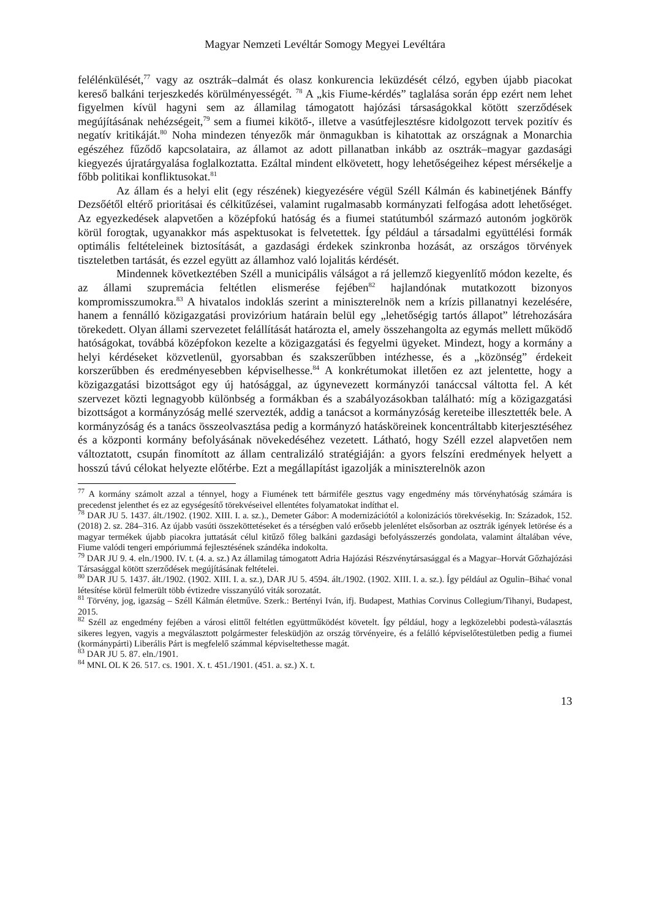Magyar Nemzeti Levéltár Somogy Megyei Levéltára
felélénkülését,<sup>77</sup> vagy az osztrák–dalmát és olasz konkurencia leküzdését célzó, egyben újabb piacokat kereső balkáni terjeszkedés körülményességét. <sup>78</sup> A „kis Fiume-kérdés” taglalása során épp ezért nem lehet figyelmen kívül hagyni sem az államilag támogatott hajózási társaságokkal kötött szerződések megújításának nehézségeit,<sup>79</sup> sem a fiumei kikötő-, illetve a vasútfejlesztésre kidolgozott tervek pozitív és negatív kritikáját.<sup>80</sup> Noha mindezen tényezők már önmagukban is kihatottak az országnak a Monarchia egészéhez fűződő kapcsolataira, az államot az adott pillanatban inkább az osztrák–magyar gazdasági kiegyezés újratárgyalása foglalkoztatta. Ezáltal mindent elkövetett, hogy lehetőségeihez képest mérsékelje a főbb politikai konfliktusokat.<sup>81</sup>
Az állam és a helyi elit (egy részének) kiegyezésére végül Széll Kálmán és kabinetjének Bánffy Dezsőétől eltérő prioritásai és célkitűzései, valamint rugalmasabb kormányzati felfogása adott lehetőséget. Az egyezkedések alapvetően a középfokú hatóság és a fiumei statútumból származó autonóm jogkörök körül forogtak, ugyanakkor más aspektusokat is felvetettek. Így például a társadalmi együttélési formák optimális feltételeinek biztosítását, a gazdasági érdekek szinkronba hozását, az országos törvények tiszteletben tartását, és ezzel együtt az államhoz való lojalitás kérdését.
Mindennek következtében Széll a municipális válságot a rá jellemző kiegyenlítő módon kezelte, és az állami szupremácia feltétlen elismerése fejében<sup>82</sup> hajlandónak mutatkozott bizonyos kompromisszumokra.<sup>83</sup> A hivatalos indoklás szerint a miniszterelnök nem a krízis pillanatnyi kezelésére, hanem a fennálló közigazgatási provizórium határain belül egy „lehetőségig tartós állapot” létrehozására törekedett. Olyan állami szervezetet felállítását határozta el, amely összehangolta az egymás mellett működő hatóságokat, továbbá középfokon kezelte a közigazgatási és fegyelmi ügyeket. Mindezt, hogy a kormány a helyi kérdéseket közvetlenül, gyorsabban és szakszerűbben intézhesse, és a „közönség” érdekeit korszerűbben és eredményesebben képviselhesse.<sup>84</sup> A konkrétumokat illetően ez azt jelentette, hogy a közigazgatási bizottságot egy új hatósággal, az úgynevezett kormányzói tanáccsal váltotta fel. A két szervezet közti legnagyobb különbség a formákban és a szabályozásokban található: míg a közigazgatási bizottságot a kormányzóság mellé szervezték, addig a tanácsot a kormányzóság kereteibe illesztették bele. A kormányzóság és a tanács összeolvasztása pedig a kormányzó hatásköreinek koncentráltabb kiterjesztéséhez és a központi kormány befolyásának növekedéséhez vezetett. Látható, hogy Széll ezzel alapvetően nem változtatott, csupán finomított az állam centralizáló stratégiáján: a gyors felszíni eredmények helyett a hosszú távú célokat helyezte előtérbe. Ezt a megállapítást igazolják a miniszterelnök azon
<sup>77</sup> A kormány számolt azzal a ténnyel, hogy a Fiumének tett bármiféle gesztus vagy engedmény más törvényhatóság számára is precedenst jelenthet és ez az egységesítő törekvéseivel ellentétes folyamatokat indíthat el.
<sup>78</sup> DAR JU 5. 1437. ált./1902. (1902. XIII. I. a. sz.)., Demeter Gábor: A modernizációtól a kolonizációs törekvésekig. In: Századok, 152. (2018) 2. sz. 284–316. Az újabb vasúti összeköttetéseket és a térségben való erősebb jelenlétet elsősorban az osztrák igények letörése és a magyar termékek újabb piacokra juttatását célul kitűző főleg balkáni gazdasági befolyásszerzés gondolata, valamint általában véve, Fiume valódi tengeri empóriummá fejlesztésének szándéka indokolta.
<sup>79</sup> DAR JU 9. 4. eln./1900. IV. t. (4. a. sz.) Az államilag támogatott Adria Hajózási Részvénytársasággal és a Magyar–Horvát Gőzhajózási Társasággal kötött szerződések megújításának feltételei.
<sup>80</sup> DAR JU 5. 1437. ált./1902. (1902. XIII. I. a. sz.), DAR JU 5. 4594. ált./1902. (1902. XIII. I. a. sz.). Így például az Ogulin–Bihać vonal létesítése körül felmerült több évtizedre visszanyúló viták sorozatát.
<sup>81</sup> Törvény, jog, igazság – Széll Kálmán életműve. Szerk.: Bertényi Iván, ifj. Budapest, Mathias Corvinus Collegium/Tihanyi, Budapest, 2015.
<sup>82</sup> Széll az engedmény fejében a városi elittől feltétlen együttműködést követelt. Így például, hogy a legközelebbi podestà-választás sikeres legyen, vagyis a megválasztott polgármester felesküdjön az ország törvényeire, és a felálló képviselőtestületben pedig a fiumei (kormánypárti) Liberális Párt is megfelelő számmal képviseltethesse magát.
<sup>83</sup> DAR JU 5. 87. eln./1901.
<sup>84</sup> MNL OL K 26. 517. cs. 1901. X. t. 451./1901. (451. a. sz.) X. t.
13